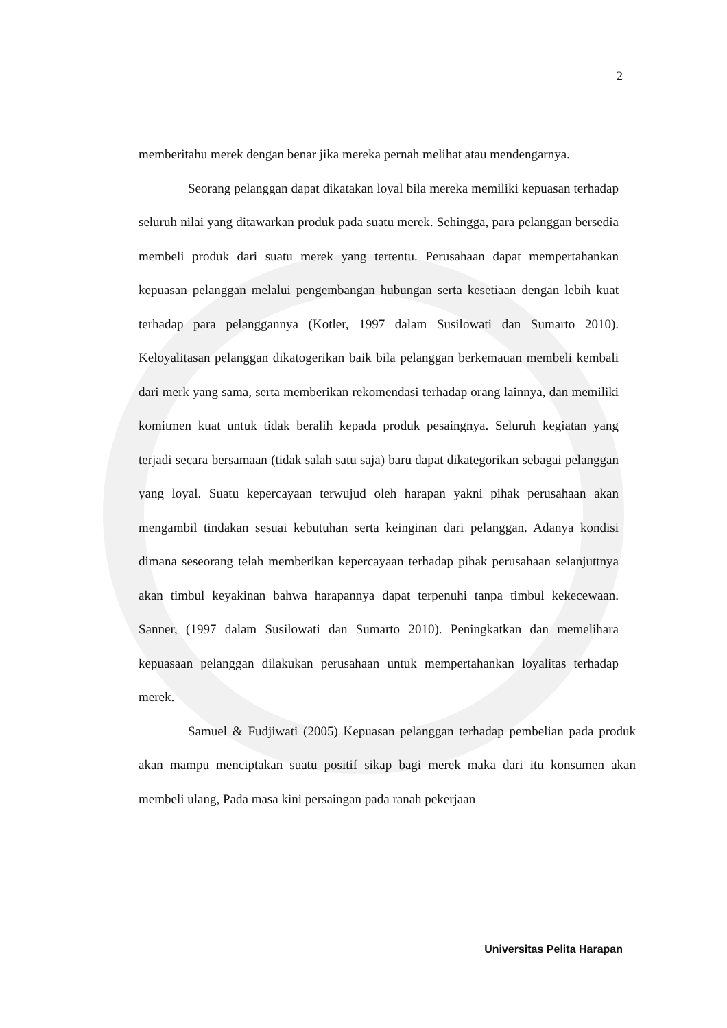2
memberitahu merek dengan benar jika mereka pernah melihat atau mendengarnya.
Seorang pelanggan dapat dikatakan loyal bila mereka memiliki kepuasan terhadap seluruh nilai yang ditawarkan produk pada suatu merek. Sehingga, para pelanggan bersedia membeli produk dari suatu merek yang tertentu. Perusahaan dapat mempertahankan kepuasan pelanggan melalui pengembangan hubungan serta kesetiaan dengan lebih kuat terhadap para pelanggannya (Kotler, 1997 dalam Susilowati dan Sumarto 2010). Keloyalitasan pelanggan dikatogerikan baik bila pelanggan berkemauan membeli kembali dari merk yang sama, serta memberikan rekomendasi terhadap orang lainnya, dan memiliki komitmen kuat untuk tidak beralih kepada produk pesaingnya. Seluruh kegiatan yang terjadi secara bersamaan (tidak salah satu saja) baru dapat dikategorikan sebagai pelanggan yang loyal. Suatu kepercayaan terwujud oleh harapan yakni pihak perusahaan akan mengambil tindakan sesuai kebutuhan serta keinginan dari pelanggan. Adanya kondisi dimana seseorang telah memberikan kepercayaan terhadap pihak perusahaan selanjuttnya akan timbul keyakinan bahwa harapannya dapat terpenuhi tanpa timbul kekecewaan. Sanner, (1997 dalam Susilowati dan Sumarto 2010). Peningkatkan dan memelihara kepuasaan pelanggan dilakukan perusahaan untuk mempertahankan loyalitas terhadap merek.
Samuel & Fudjiwati (2005) Kepuasan pelanggan terhadap pembelian pada produk akan mampu menciptakan suatu positif sikap bagi merek maka dari itu konsumen akan membeli ulang, Pada masa kini persaingan pada ranah pekerjaan
Universitas Pelita Harapan